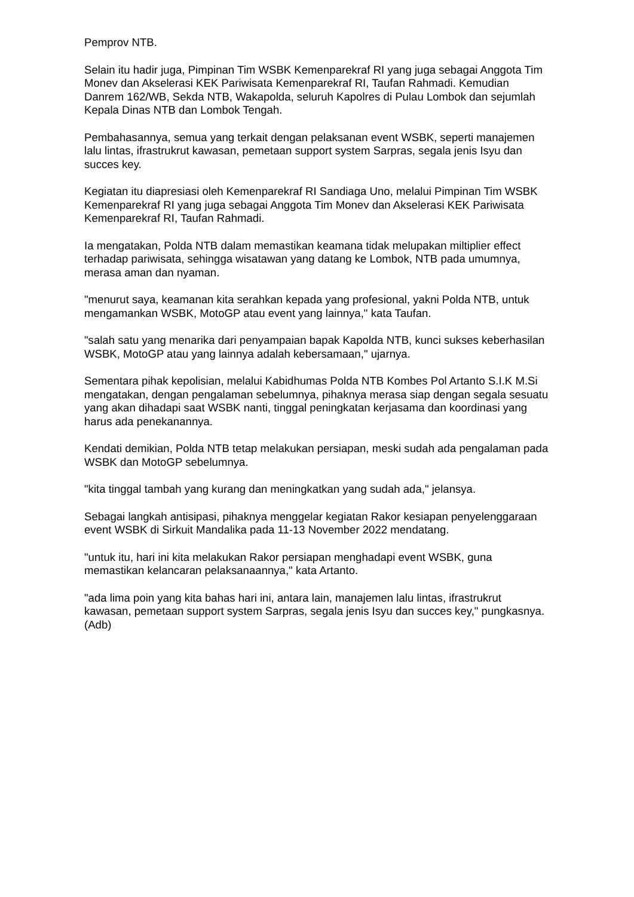Pemprov NTB.
Selain itu hadir juga, Pimpinan Tim WSBK Kemenparekraf RI yang juga sebagai Anggota Tim Monev dan Akselerasi KEK Pariwisata Kemenparekraf RI, Taufan Rahmadi. Kemudian Danrem 162/WB, Sekda NTB, Wakapolda, seluruh Kapolres di Pulau Lombok dan sejumlah Kepala Dinas NTB dan Lombok Tengah.
Pembahasannya, semua yang terkait dengan pelaksanan event WSBK, seperti manajemen lalu lintas, ifrastrukrut kawasan, pemetaan support system Sarpras, segala jenis Isyu dan succes key.
Kegiatan itu diapresiasi oleh Kemenparekraf RI Sandiaga Uno, melalui Pimpinan Tim WSBK Kemenparekraf RI yang juga sebagai Anggota Tim Monev dan Akselerasi KEK Pariwisata Kemenparekraf RI, Taufan Rahmadi.
Ia mengatakan, Polda NTB dalam memastikan keamana tidak melupakan miltiplier effect terhadap pariwisata, sehingga wisatawan yang datang ke Lombok, NTB pada umumnya, merasa aman dan nyaman.
"menurut saya, keamanan kita serahkan kepada yang profesional, yakni Polda NTB, untuk mengamankan WSBK, MotoGP atau event yang lainnya," kata Taufan.
"salah satu yang menarika dari penyampaian bapak Kapolda NTB, kunci sukses keberhasilan WSBK, MotoGP atau yang lainnya adalah kebersamaan," ujarnya.
Sementara pihak kepolisian, melalui Kabidhumas Polda NTB Kombes Pol Artanto S.I.K M.Si mengatakan, dengan pengalaman sebelumnya, pihaknya merasa siap dengan segala sesuatu yang akan dihadapi saat WSBK nanti, tinggal peningkatan kerjasama dan koordinasi yang harus ada penekanannya.
Kendati demikian, Polda NTB tetap melakukan persiapan, meski sudah ada pengalaman pada WSBK dan MotoGP sebelumnya.
"kita tinggal tambah yang kurang dan meningkatkan yang sudah ada," jelansya.
Sebagai langkah antisipasi, pihaknya menggelar kegiatan Rakor kesiapan penyelenggaraan event WSBK di Sirkuit Mandalika pada 11-13 November 2022 mendatang.
"untuk itu, hari ini kita melakukan Rakor persiapan menghadapi event WSBK, guna memastikan kelancaran pelaksanaannya," kata Artanto.
"ada lima poin yang kita bahas hari ini, antara lain, manajemen lalu lintas, ifrastrukrut kawasan, pemetaan support system Sarpras, segala jenis Isyu dan succes key," pungkasnya.(Adb)